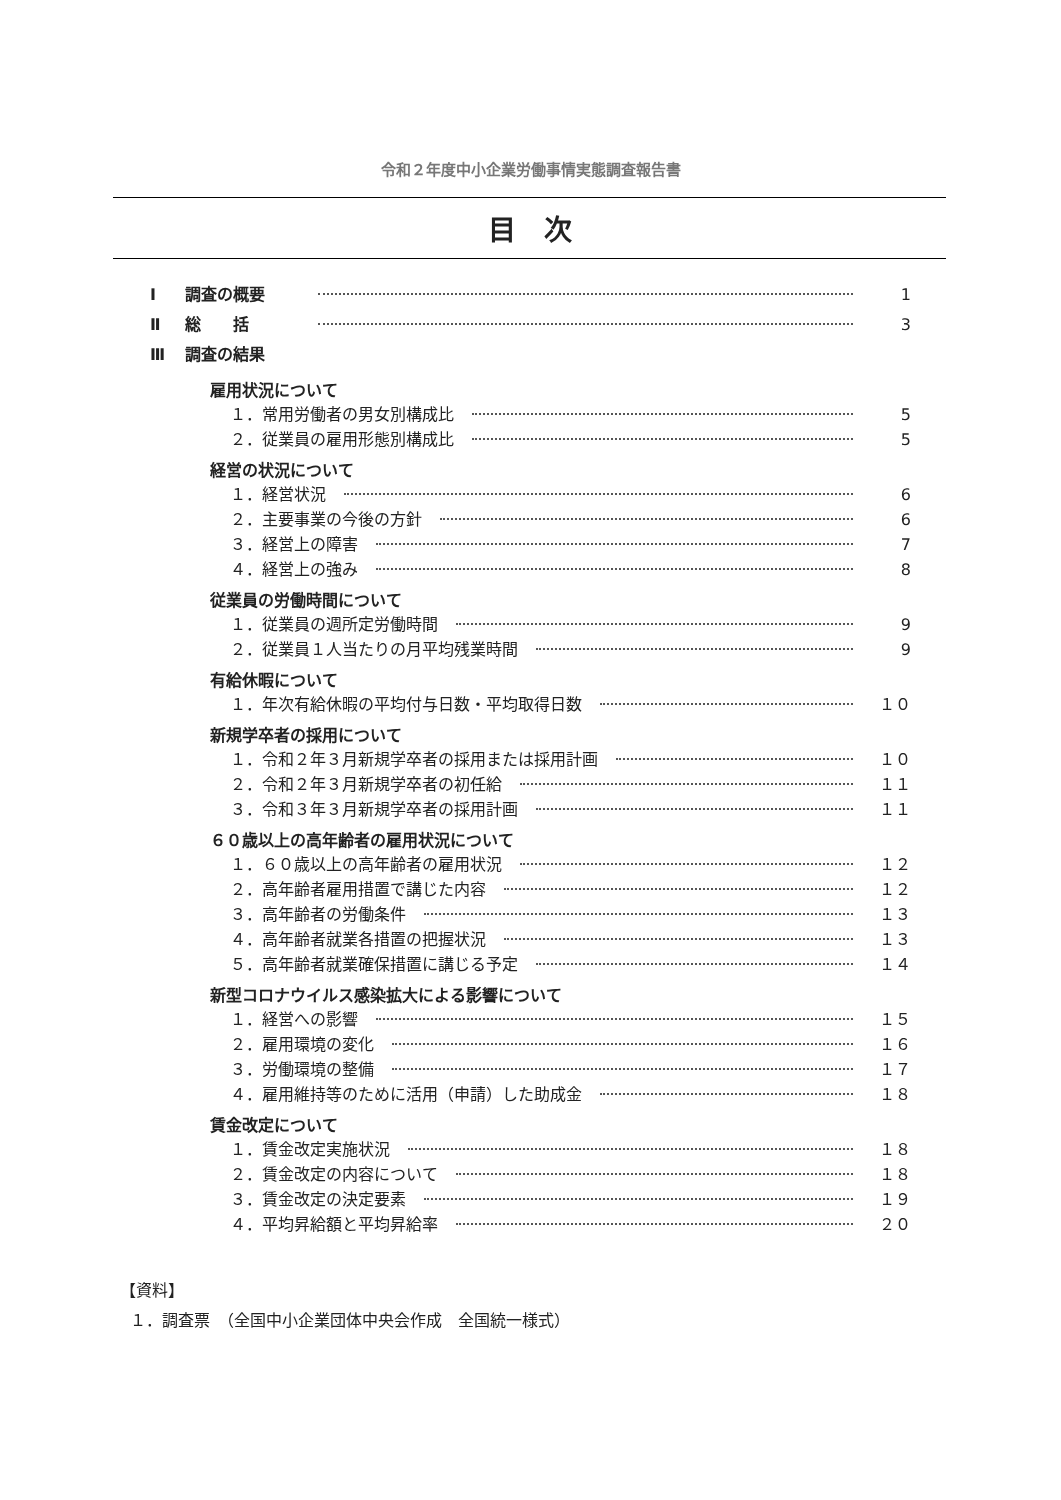令和２年度中小企業労働事情実態調査報告書
目　次
Ⅰ 調査の概要 1
Ⅱ 総　　括 3
Ⅲ 調査の結果
雇用状況について
１．常用労働者の男女別構成比 5
２．従業員の雇用形態別構成比 5
経営の状況について
１．経営状況 6
２．主要事業の今後の方針 6
３．経営上の障害 7
４．経営上の強み 8
従業員の労働時間について
１．従業員の週所定労働時間 9
２．従業員１人当たりの月平均残業時間 9
有給休暇について
１．年次有給休暇の平均付与日数・平均取得日数 １０
新規学卒者の採用について
１．令和２年３月新規学卒者の採用または採用計画 １０
２．令和２年３月新規学卒者の初任給 １１
３．令和３年３月新規学卒者の採用計画 １１
６０歳以上の高年齢者の雇用状況について
１．６０歳以上の高年齢者の雇用状況 １２
２．高年齢者雇用措置で講じた内容 １２
３．高年齢者の労働条件 １３
４．高年齢者就業各措置の把握状況 １３
５．高年齢者就業確保措置に講じる予定 １４
新型コロナウイルス感染拡大による影響について
１．経営への影響 １５
２．雇用環境の変化 １６
３．労働環境の整備 １７
４．雇用維持等のために活用（申請）した助成金 １８
賃金改定について
１．賃金改定実施状況 １８
２．賃金改定の内容について １８
３．賃金改定の決定要素 １９
４．平均昇給額と平均昇給率 ２０
【資料】
１．調査票　（全国中小企業団体中央会作成　全国統一様式）